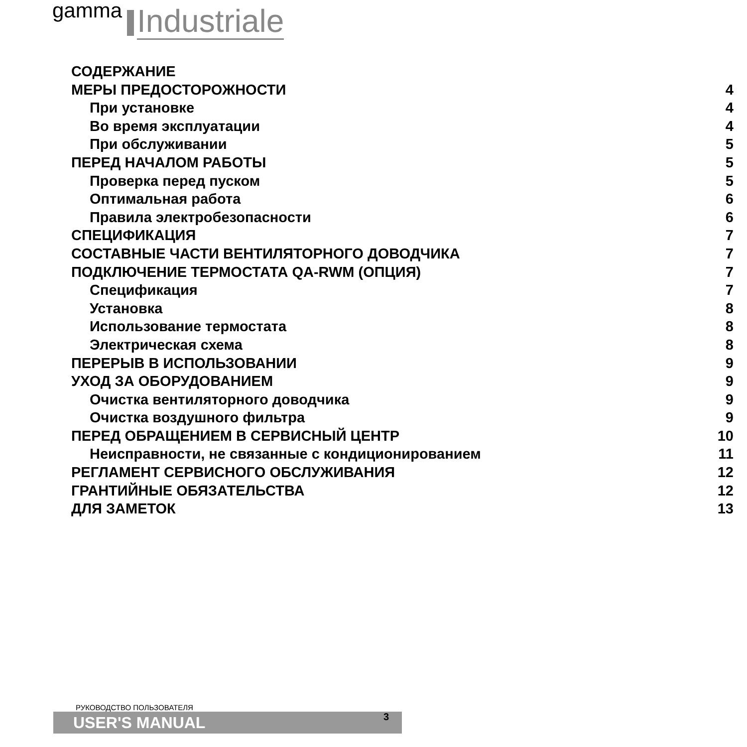gamma Industriale
СОДЕРЖАНИЕ
МЕРЫ ПРЕДОСТОРОЖНОСТИ 4
При установке 4
Во время эксплуатации 4
При обслуживании 5
ПЕРЕД НАЧАЛОМ РАБОТЫ 5
Проверка перед пуском 5
Оптимальная работа 6
Правила электробезопасности 6
СПЕЦИФИКАЦИЯ 7
СОСТАВНЫЕ ЧАСТИ ВЕНТИЛЯТОРНОГО ДОВОДЧИКА 7
ПОДКЛЮЧЕНИЕ ТЕРМОСТАТА QA-RWM (ОПЦИЯ) 7
Спецификация 7
Установка 8
Использование термостата 8
Электрическая схема 8
ПЕРЕРЫВ В ИСПОЛЬЗОВАНИИ 9
УХОД ЗА ОБОРУДОВАНИЕМ 9
Очистка вентиляторного доводчика 9
Очистка воздушного фильтра 9
ПЕРЕД ОБРАЩЕНИЕМ В СЕРВИСНЫЙ ЦЕНТР 10
Неисправности, не связанные с кондиционированием 11
РЕГЛАМЕНТ СЕРВИСНОГО ОБСЛУЖИВАНИЯ 12
ГРАНТИЙНЫЕ ОБЯЗАТЕЛЬСТВА 12
ДЛЯ ЗАМЕТОК 13
РУКОВОДСТВО ПОЛЬЗОВАТЕЛЯ
USER'S MANUAL
3